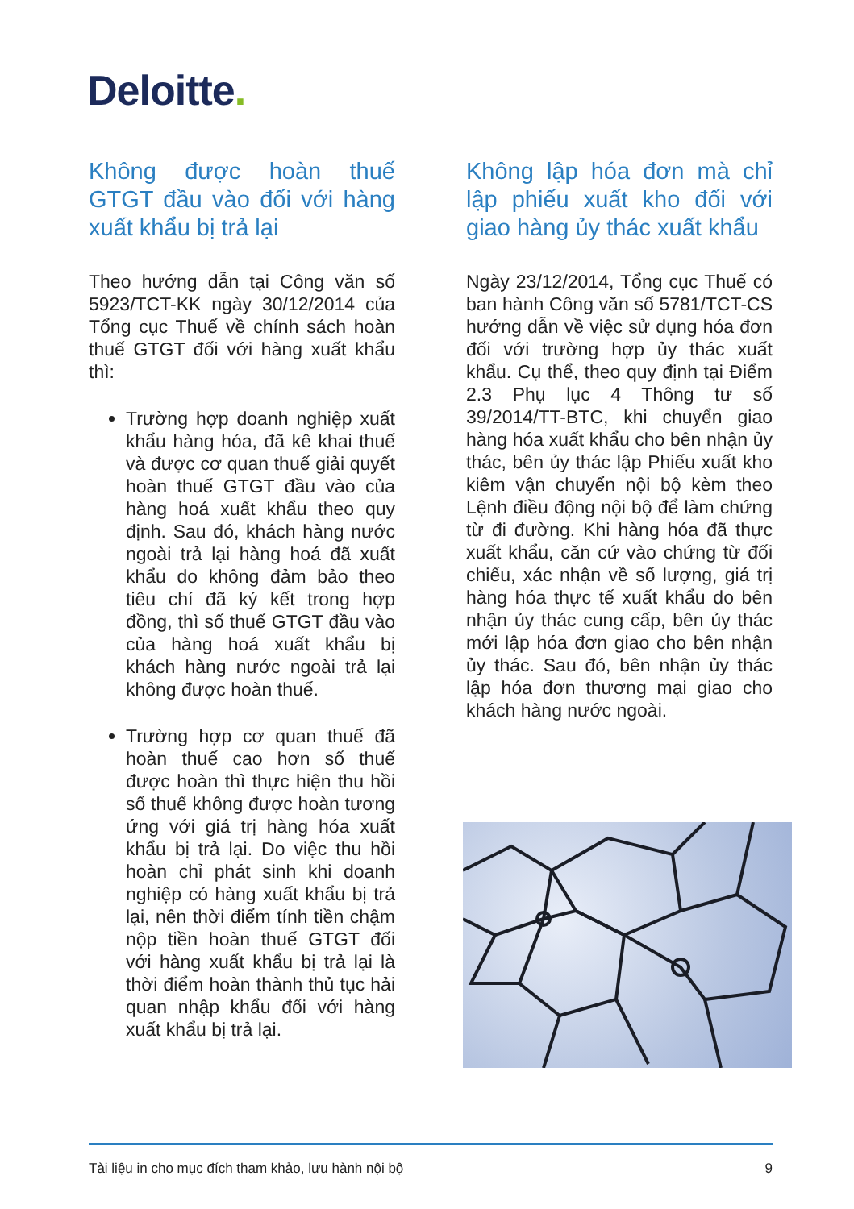Deloitte.
Không được hoàn thuế GTGT đầu vào đối với hàng xuất khẩu bị trả lại
Theo hướng dẫn tại Công văn số 5923/TCT-KK ngày 30/12/2014 của Tổng cục Thuế về chính sách hoàn thuế GTGT đối với hàng xuất khẩu thì:
Trường hợp doanh nghiệp xuất khẩu hàng hóa, đã kê khai thuế và được cơ quan thuế giải quyết hoàn thuế GTGT đầu vào của hàng hoá xuất khẩu theo quy định. Sau đó, khách hàng nước ngoài trả lại hàng hoá đã xuất khẩu do không đảm bảo theo tiêu chí đã ký kết trong hợp đồng, thì số thuế GTGT đầu vào của hàng hoá xuất khẩu bị khách hàng nước ngoài trả lại không được hoàn thuế.
Trường hợp cơ quan thuế đã hoàn thuế cao hơn số thuế được hoàn thì thực hiện thu hồi số thuế không được hoàn tương ứng với giá trị hàng hóa xuất khẩu bị trả lại. Do việc thu hồi hoàn chỉ phát sinh khi doanh nghiệp có hàng xuất khẩu bị trả lại, nên thời điểm tính tiền chậm nộp tiền hoàn thuế GTGT đối với hàng xuất khẩu bị trả lại là thời điểm hoàn thành thủ tục hải quan nhập khẩu đối với hàng xuất khẩu bị trả lại.
Không lập hóa đơn mà chỉ lập phiếu xuất kho đối với giao hàng ủy thác xuất khẩu
Ngày 23/12/2014, Tổng cục Thuế có ban hành Công văn số 5781/TCT-CS hướng dẫn về việc sử dụng hóa đơn đối với trường hợp ủy thác xuất khẩu. Cụ thể, theo quy định tại Điểm 2.3 Phụ lục 4 Thông tư số 39/2014/TT-BTC, khi chuyển giao hàng hóa xuất khẩu cho bên nhận ủy thác, bên ủy thác lập Phiếu xuất kho kiêm vận chuyển nội bộ kèm theo Lệnh điều động nội bộ để làm chứng từ đi đường. Khi hàng hóa đã thực xuất khẩu, căn cứ vào chứng từ đối chiếu, xác nhận về số lượng, giá trị hàng hóa thực tế xuất khẩu do bên nhận ủy thác cung cấp, bên ủy thác mới lập hóa đơn giao cho bên nhận ủy thác. Sau đó, bên nhận ủy thác lập hóa đơn thương mại giao cho khách hàng nước ngoài.
Tài liệu in cho mục đích tham khảo, lưu hành nội bộ 9